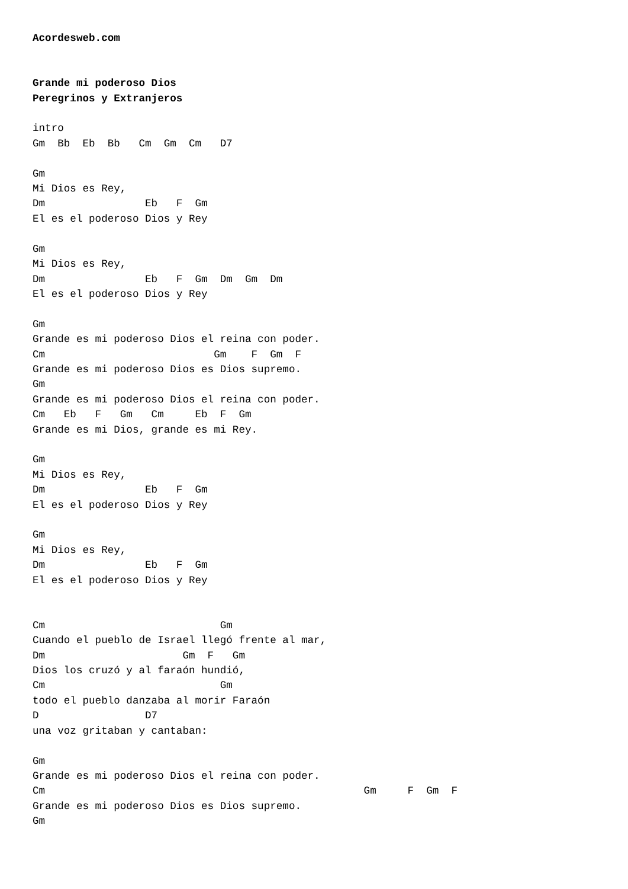Acordesweb.com


Grande mi poderoso Dios
Peregrinos y Extranjeros

intro
Gm  Bb  Eb  Bb   Cm  Gm  Cm   D7

Gm
Mi Dios es Rey,
Dm                Eb   F  Gm
El es el poderoso Dios y Rey

Gm
Mi Dios es Rey,
Dm                Eb   F  Gm  Dm  Gm  Dm
El es el poderoso Dios y Rey

Gm
Grande es mi poderoso Dios el reina con poder.
Cm                           Gm    F  Gm  F
Grande es mi poderoso Dios es Dios supremo.
Gm
Grande es mi poderoso Dios el reina con poder.
Cm   Eb   F   Gm   Cm     Eb  F  Gm
Grande es mi Dios, grande es mi Rey.

Gm
Mi Dios es Rey,
Dm                Eb   F  Gm
El es el poderoso Dios y Rey

Gm
Mi Dios es Rey,
Dm                Eb   F  Gm
El es el poderoso Dios y Rey


Cm                            Gm
Cuando el pueblo de Israel llegó frente al mar,
Dm                      Gm  F   Gm
Dios los cruzó y al faraón hundió,
Cm                            Gm
todo el pueblo danzaba al morir Faraón
D                 D7
una voz gritaban y cantaban:

Gm
Grande es mi poderoso Dios el reina con poder.
Cm                                                   Gm     F  Gm  F
Grande es mi poderoso Dios es Dios supremo.
Gm